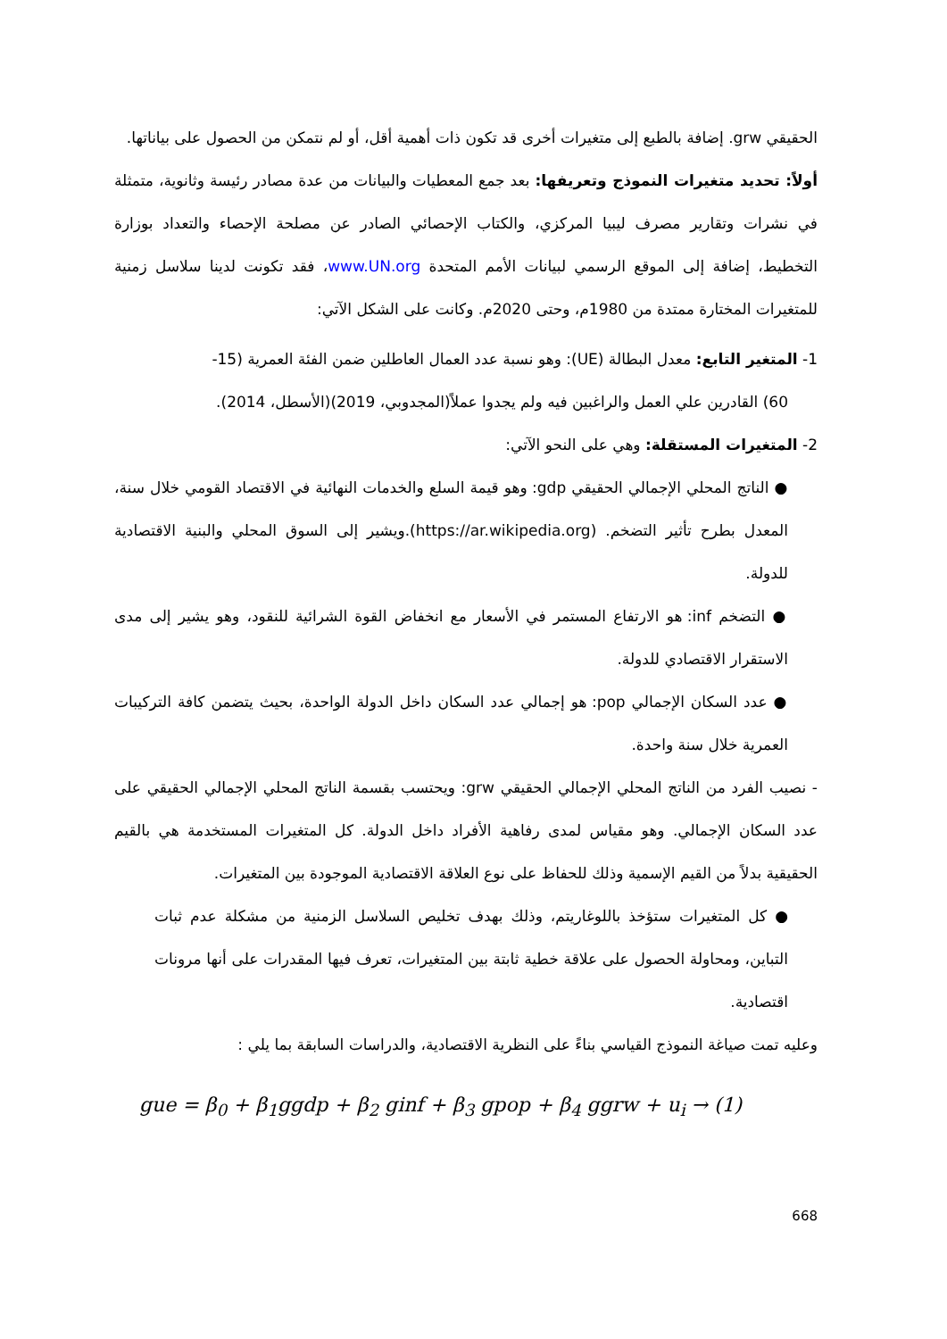الحقيقي grw. إضافة بالطبع إلى متغيرات أخرى قد تكون ذات أهمية أقل، أو لم نتمكن من الحصول على بياناتها.
أولاً: تحديد متغيرات النموذج وتعريفها: بعد جمع المعطيات والبيانات من عدة مصادر رئيسة وثانوية، متمثلة في نشرات وتقارير مصرف ليبيا المركزي، والكتاب الإحصائي الصادر عن مصلحة الإحصاء والتعداد بوزارة التخطيط، إضافة إلى الموقع الرسمي لبيانات الأمم المتحدة www.UN.org، فقد تكونت لدينا سلاسل زمنية للمتغيرات المختارة ممتدة من 1980م، وحتى 2020م. وكانت على الشكل الآتي:
1- المتغير التابع: معدل البطالة (UE): وهو نسبة عدد العمال العاطلين ضمن الفئة العمرية (15-
60) القادرين علي العمل والراغبين فيه ولم يجدوا عملاً(المجدوبي، 2019)(الأسطل، 2014).
2- المتغيرات المستقلة: وهي على النحو الآتي:
● الناتج المحلي الإجمالي الحقيقي gdp: وهو قيمة السلع والخدمات النهائية في الاقتصاد القومي خلال سنة، المعدل بطرح تأثير التضخم. (https://ar.wikipedia.org).ويشير إلى السوق المحلي والبنية الاقتصادية للدولة.
● التضخم inf: هو الارتفاع المستمر في الأسعار مع انخفاض القوة الشرائية للنقود، وهو يشير إلى مدى الاستقرار الاقتصادي للدولة.
● عدد السكان الإجمالي pop: هو إجمالي عدد السكان داخل الدولة الواحدة، بحيث يتضمن كافة التركيبات العمرية خلال سنة واحدة.
- نصيب الفرد من الناتج المحلي الإجمالي الحقيقي grw: ويحتسب بقسمة الناتج المحلي الإجمالي الحقيقي على عدد السكان الإجمالي. وهو مقياس لمدى رفاهية الأفراد داخل الدولة. كل المتغيرات المستخدمة هي بالقيم الحقيقية بدلاً من القيم الإسمية وذلك للحفاظ على نوع العلاقة الاقتصادية الموجودة بين المتغيرات.
● كل المتغيرات ستؤخذ باللوغاريتم، وذلك بهدف تخليص السلاسل الزمنية من مشكلة عدم ثبات التباين، ومحاولة الحصول على علاقة خطية ثابتة بين المتغيرات، تعرف فيها المقدرات على أنها مرونات اقتصادية.
وعليه تمت صياغة النموذج القياسي بناءً على النظرية الاقتصادية، والدراسات السابقة بما يلي :
gue = β<sub>0</sub> + β<sub>1</sub>ggdp + β<sub>2</sub> ginf + β<sub>3</sub> gpop + β<sub>4</sub> ggrw + u<sub>i</sub> → (1)
668